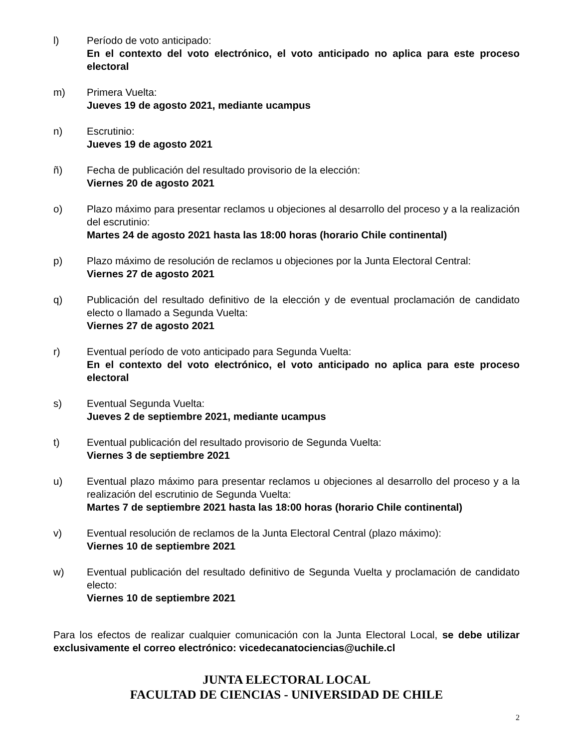l) Período de voto anticipado:
En el contexto del voto electrónico, el voto anticipado no aplica para este proceso electoral
m) Primera Vuelta:
Jueves 19 de agosto 2021, mediante ucampus
n) Escrutinio:
Jueves 19 de agosto 2021
ñ) Fecha de publicación del resultado provisorio de la elección:
Viernes 20 de agosto 2021
o) Plazo máximo para presentar reclamos u objeciones al desarrollo del proceso y a la realización del escrutinio:
Martes 24 de agosto 2021 hasta las 18:00 horas (horario Chile continental)
p) Plazo máximo de resolución de reclamos u objeciones por la Junta Electoral Central:
Viernes 27 de agosto 2021
q) Publicación del resultado definitivo de la elección y de eventual proclamación de candidato electo o llamado a Segunda Vuelta:
Viernes 27 de agosto 2021
r) Eventual período de voto anticipado para Segunda Vuelta:
En el contexto del voto electrónico, el voto anticipado no aplica para este proceso electoral
s) Eventual Segunda Vuelta:
Jueves 2 de septiembre 2021, mediante ucampus
t) Eventual publicación del resultado provisorio de Segunda Vuelta:
Viernes 3 de septiembre 2021
u) Eventual plazo máximo para presentar reclamos u objeciones al desarrollo del proceso y a la realización del escrutinio de Segunda Vuelta:
Martes 7 de septiembre 2021 hasta las 18:00 horas (horario Chile continental)
v) Eventual resolución de reclamos de la Junta Electoral Central (plazo máximo):
Viernes 10 de septiembre 2021
w) Eventual publicación del resultado definitivo de Segunda Vuelta y proclamación de candidato electo:
Viernes 10 de septiembre 2021
Para los efectos de realizar cualquier comunicación con la Junta Electoral Local, se debe utilizar exclusivamente el correo electrónico: vicedecanatociencias@uchile.cl
JUNTA ELECTORAL LOCAL
FACULTAD DE CIENCIAS - UNIVERSIDAD DE CHILE
2